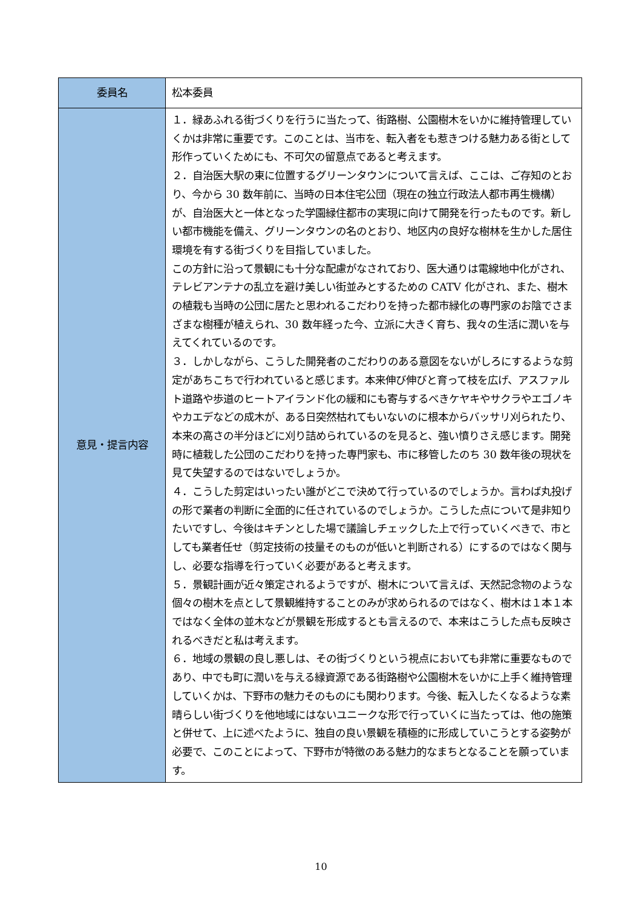| 委員名 | 松本委員 |
| 意見・提言内容 | １．緑あふれる街づくりを行うに当たって、街路樹、公園樹木をいかに維持管理していくかは非常に重要です。このことは、当市を、転入者をも惹きつける魅力ある街として形作っていくためにも、不可欠の留意点であると考えます。 ２．自治医大駅の東に位置するグリーンタウンについて言えば、ここは、ご存知のとおり、今から 30 数年前に、当時の日本住宅公団（現在の独立行政法人都市再生機構）が、自治医大と一体となった学園緑住都市の実現に向けて開発を行ったものです。新しい都市機能を備え、グリーンタウンの名のとおり、地区内の良好な樹林を生かした居住環境を有する街づくりを目指していました。 この方針に沿って景観にも十分な配慮がなされており、医大通りは電線地中化がされ、テレビアンテナの乱立を避け美しい街並みとするための CATV 化がされ、また、樹木の植栽も当時の公団に居たと思われるこだわりを持った都市緑化の専門家のお陰でさまざまな樹種が植えられ、30 数年経った今、立派に大きく育ち、我々の生活に潤いを与えてくれているのです。 ３．しかしながら、こうした開発者のこだわりのある意図をないがしろにするような剪定があちこちで行われていると感じます。本来伸び伸びと育って枝を広げ、アスファルト道路や歩道のヒートアイランド化の緩和にも寄与するべきケヤキやサクラやエゴノキやカエデなどの成木が、ある日突然枯れてもいないのに根本からバッサリ刈られたり、本来の高さの半分ほどに刈り詰められているのを見ると、強い憤りさえ感じます。開発時に植栽した公団のこだわりを持った専門家も、市に移管したのち 30 数年後の現状を見て失望するのではないでしょうか。 ４．こうした剪定はいったい誰がどこで決めて行っているのでしょうか。言わば丸投げの形で業者の判断に全面的に任されているのでしょうか。こうした点について是非知りたいですし、今後はキチンとした場で議論しチェックした上で行っていくべきで、市としても業者任せ（剪定技術の技量そのものが低いと判断される）にするのではなく関与し、必要な指導を行っていく必要があると考えます。 ５．景観計画が近々策定されるようですが、樹木について言えば、天然記念物のような個々の樹木を点として景観維持することのみが求められるのではなく、樹木は１本１本ではなく全体の並木などが景観を形成するとも言えるので、本来はこうした点も反映されるべきだと私は考えます。 ６．地域の景観の良し悪しは、その街づくりという視点においても非常に重要なものであり、中でも町に潤いを与える緑資源である街路樹や公園樹木をいかに上手く維持管理していくかは、下野市の魅力そのものにも関わります。今後、転入したくなるような素晴らしい街づくりを他地域にはないユニークな形で行っていくに当たっては、他の施策と併せて、上に述べたように、独自の良い景観を積極的に形成していこうとする姿勢が必要で、このことによって、下野市が特徴のある魅力的なまちとなることを願っています。 |
10